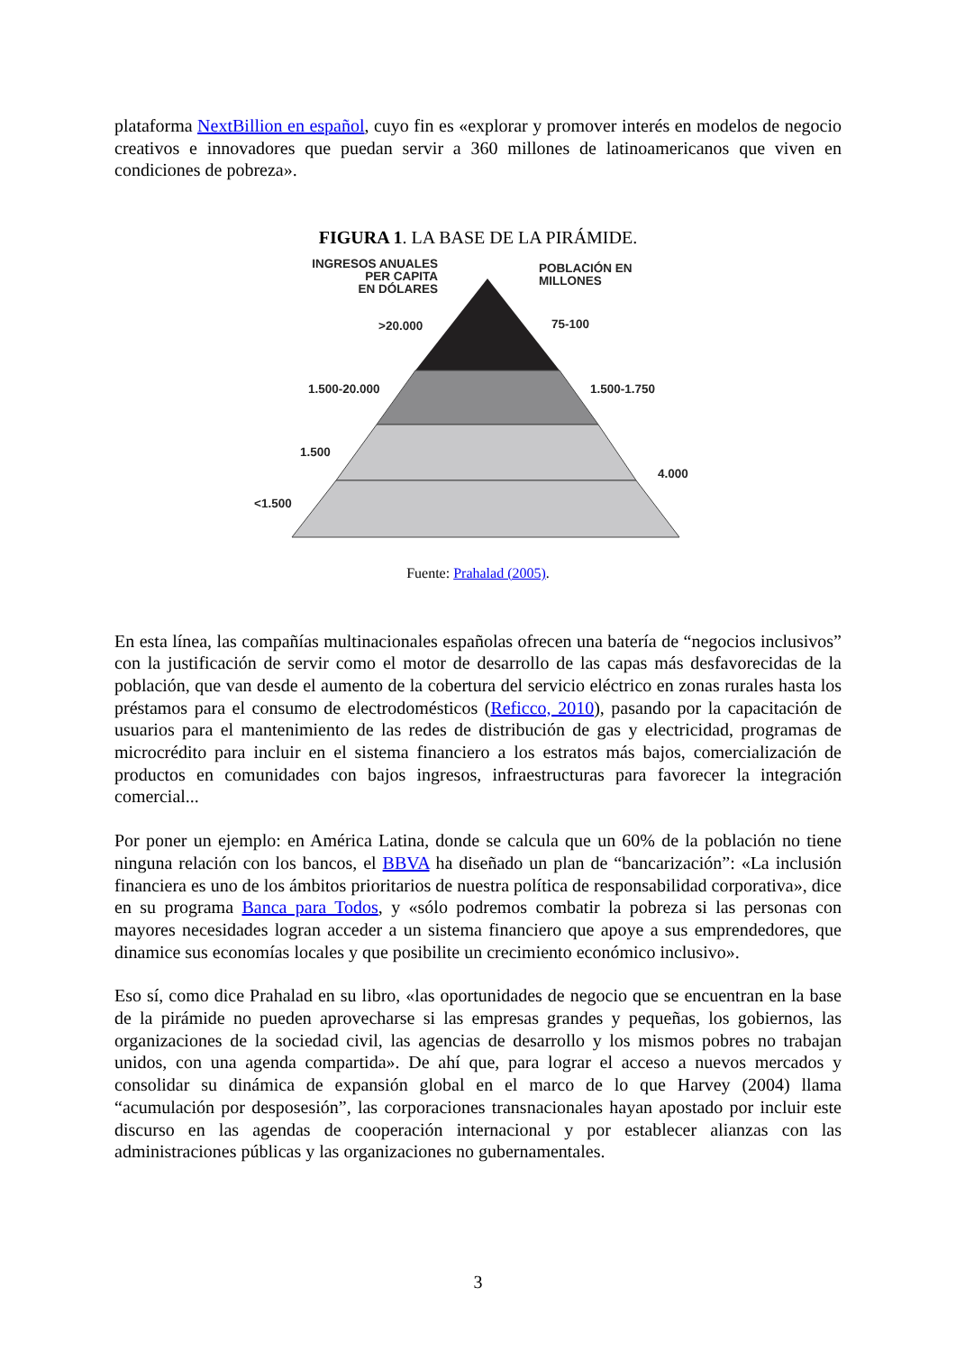plataforma NextBillion en español, cuyo fin es «explorar y promover interés en modelos de negocio creativos e innovadores que puedan servir a 360 millones de latinoamericanos que viven en condiciones de pobreza».
FIGURA 1. LA BASE DE LA PIRÁMIDE.
INGRESOS ANUALES
PER CAPITA
EN DÓLARES
POBLACIÓN EN
MILLONES
>20.000
75-100
1.500-20.000
1.500-1.750
1.500
4.000
<1.500
Fuente: Prahalad (2005).
En esta línea, las compañías multinacionales españolas ofrecen una batería de “negocios inclusivos” con la justificación de servir como el motor de desarrollo de las capas más desfavorecidas de la población, que van desde el aumento de la cobertura del servicio eléctrico en zonas rurales hasta los préstamos para el consumo de electrodomésticos (Reficco, 2010), pasando por la capacitación de usuarios para el mantenimiento de las redes de distribución de gas y electricidad, programas de microcrédito para incluir en el sistema financiero a los estratos más bajos, comercialización de productos en comunidades con bajos ingresos, infraestructuras para favorecer la integración comercial...
Por poner un ejemplo: en América Latina, donde se calcula que un 60% de la población no tiene ninguna relación con los bancos, el BBVA ha diseñado un plan de “bancarización”: «La inclusión financiera es uno de los ámbitos prioritarios de nuestra política de responsabilidad corporativa», dice en su programa Banca para Todos, y «sólo podremos combatir la pobreza si las personas con mayores necesidades logran acceder a un sistema financiero que apoye a sus emprendedores, que dinamice sus economías locales y que posibilite un crecimiento económico inclusivo».
Eso sí, como dice Prahalad en su libro, «las oportunidades de negocio que se encuentran en la base de la pirámide no pueden aprovecharse si las empresas grandes y pequeñas, los gobiernos, las organizaciones de la sociedad civil, las agencias de desarrollo y los mismos pobres no trabajan unidos, con una agenda compartida». De ahí que, para lograr el acceso a nuevos mercados y consolidar su dinámica de expansión global en el marco de lo que Harvey (2004) llama “acumulación por desposesión”, las corporaciones transnacionales hayan apostado por incluir este discurso en las agendas de cooperación internacional y por establecer alianzas con las administraciones públicas y las organizaciones no gubernamentales.
3